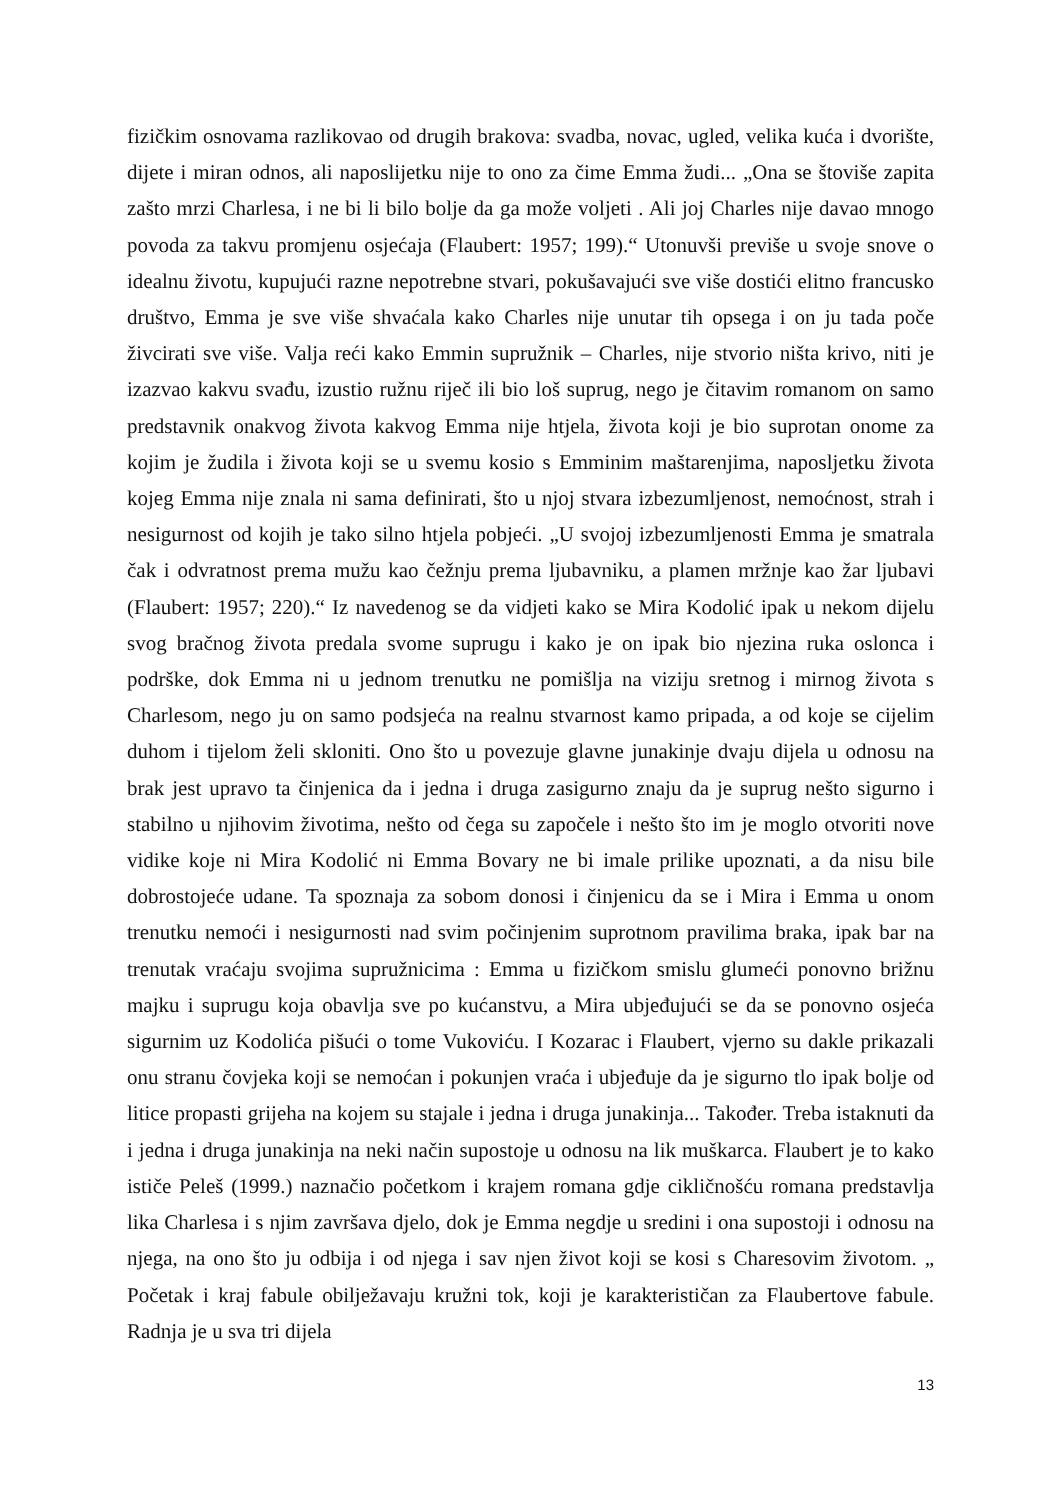fizičkim osnovama razlikovao od drugih brakova: svadba, novac, ugled, velika kuća i dvorište, dijete i miran odnos, ali naposlijetku nije to ono za čime Emma žudi... „Ona se štoviše zapita zašto mrzi Charlesa, i ne bi li bilo bolje da ga može voljeti . Ali joj Charles nije davao mnogo povoda za takvu promjenu osjećaja (Flaubert: 1957; 199).“ Utonuvši previše u svoje snove o idealnu životu, kupujući razne nepotrebne stvari, pokušavajući sve više dostići elitno francusko društvo, Emma je sve više shvaćala kako Charles nije unutar tih opsega i on ju tada poče živcirati sve više. Valja reći kako Emmin supružnik – Charles, nije stvorio ništa krivo, niti je izazvao kakvu svađu, izustio ružnu riječ ili bio loš suprug, nego je čitavim romanom on samo predstavnik onakvog života kakvog Emma nije htjela, života koji je bio suprotan onome za kojim je žudila i života koji se u svemu kosio s Emminim maštarenjima, naposljetku života kojeg Emma nije znala ni sama definirati, što u njoj stvara izbezumljenost, nemoćnost, strah i nesigurnost od kojih je tako silno htjela pobjeći. „U svojoj izbezumljenosti Emma je smatrala čak i odvratnost prema mužu kao čežnju prema ljubavniku, a plamen mržnje kao žar ljubavi (Flaubert: 1957; 220).“ Iz navedenog se da vidjeti kako se Mira Kodolić ipak u nekom dijelu svog bračnog života predala svome suprugu i kako je on ipak bio njezina ruka oslonca i podrške, dok Emma ni u jednom trenutku ne pomišlja na viziju sretnog i mirnog života s Charlesom, nego ju on samo podsjeća na realnu stvarnost kamo pripada, a od koje se cijelim duhom i tijelom želi skloniti. Ono što u povezuje glavne junakinje dvaju dijela u odnosu na brak jest upravo ta činjenica da i jedna i druga zasigurno znaju da je suprug nešto sigurno i stabilno u njihovim životima, nešto od čega su započele i nešto što im je moglo otvoriti nove vidike koje ni Mira Kodolić ni Emma Bovary ne bi imale prilike upoznati, a da nisu bile dobrostojeće udane. Ta spoznaja za sobom donosi i činjenicu da se i Mira i Emma u onom trenutku nemoći i nesigurnosti nad svim počinjenim suprotnom pravilima braka, ipak bar na trenutak vraćaju svojima supružnicima : Emma u fizičkom smislu glumeći ponovno brižnu majku i suprugu koja obavlja sve po kućanstvu, a Mira ubjeđujući se da se ponovno osjeća sigurnim uz Kodolića pišući o tome Vukoviću. I Kozarac i Flaubert, vjerno su dakle prikazali onu stranu čovjeka koji se nemoćan i pokunjen vraća i ubjeđuje da je sigurno tlo ipak bolje od litice propasti grijeha na kojem su stajale i jedna i druga junakinja... Također. Treba istaknuti da i jedna i druga junakinja na neki način supostoje u odnosu na lik muškarca. Flaubert je to kako ističe Peleš (1999.) naznačio početkom i krajem romana gdje cikličnošću romana predstavlja lika Charlesa i s njim završava djelo, dok je Emma negdje u sredini i ona supostoji i odnosu na njega, na ono što ju odbija i od njega i sav njen život koji se kosi s Charesovim životom. „ Početak i kraj fabule obilježavaju kružni tok, koji je karakterističan za Flaubertove fabule. Radnja je u sva tri dijela
13